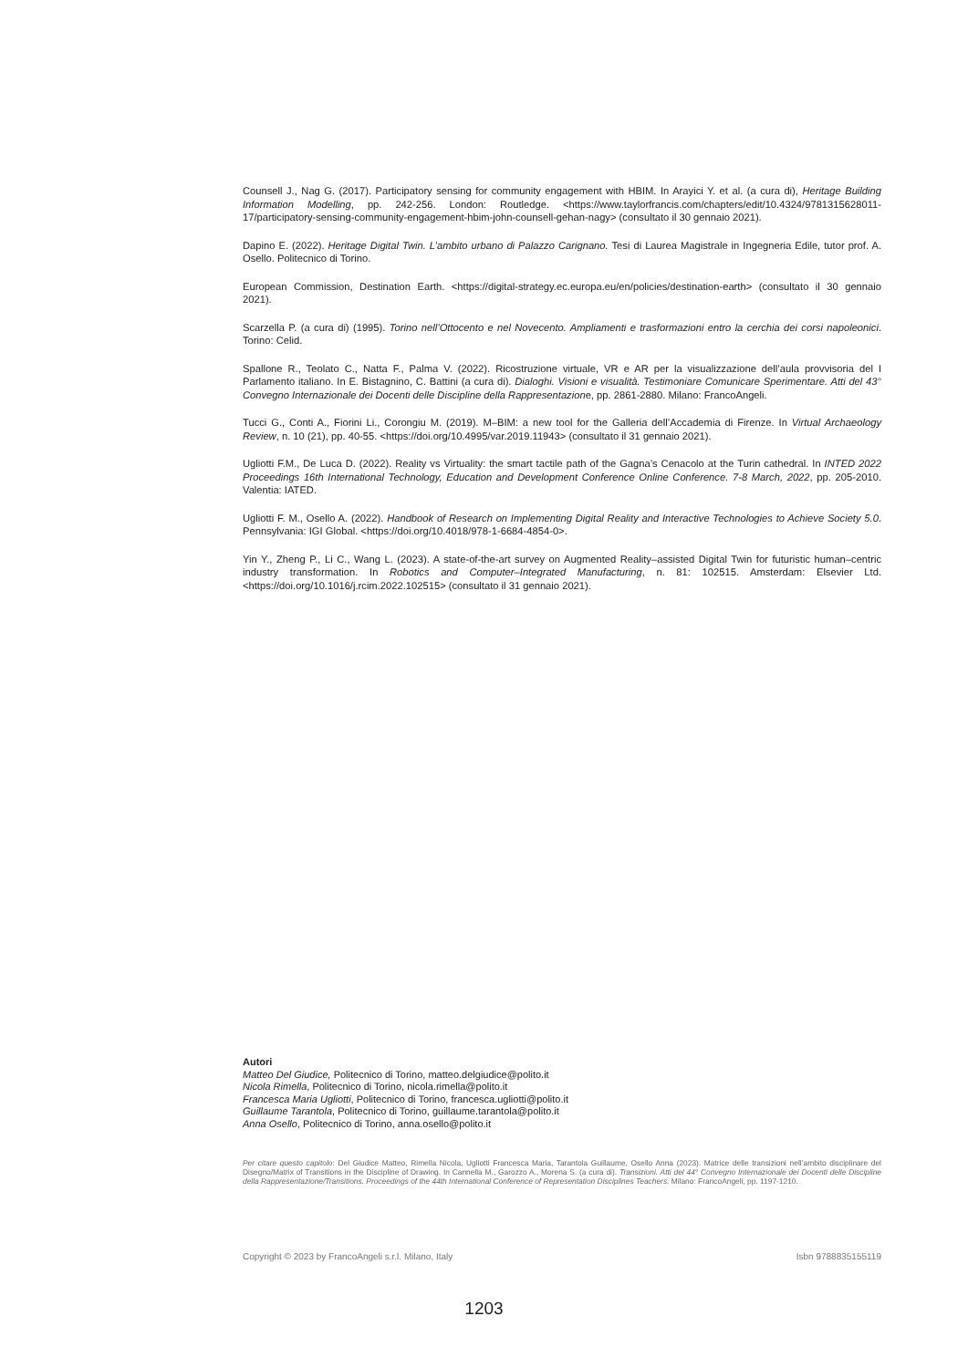Counsell J., Nag G. (2017). Participatory sensing for community engagement with HBIM. In Arayici Y. et al. (a cura di), Heritage Building Information Modelling, pp. 242-256. London: Routledge. <https://www.taylorfrancis.com/chapters/edit/10.4324/9781315628011-17/participatory-sensing-community-engagement-hbim-john-counsell-gehan-nagy> (consultato il 30 gennaio 2021).
Dapino E. (2022). Heritage Digital Twin. L’ambito urbano di Palazzo Carignano. Tesi di Laurea Magistrale in Ingegneria Edile, tutor prof. A. Osello. Politecnico di Torino.
European Commission, Destination Earth. <https://digital-strategy.ec.europa.eu/en/policies/destination-earth> (consultato il 30 gennaio 2021).
Scarzella P. (a cura di) (1995). Torino nell’Ottocento e nel Novecento. Ampliamenti e trasformazioni entro la cerchia dei corsi napoleonici. Torino: Celid.
Spallone R., Teolato C., Natta F., Palma V. (2022). Ricostruzione virtuale, VR e AR per la visualizzazione dell’aula provvisoria del I Parlamento italiano. In E. Bistagnino, C. Battini (a cura di). Dialoghi. Visioni e visualità. Testimoniare Comunicare Sperimentare. Atti del 43° Convegno Internazionale dei Docenti delle Discipline della Rappresentazione, pp. 2861-2880. Milano: FrancoAngeli.
Tucci G., Conti A., Fiorini Li., Corongiu M. (2019). M–BIM: a new tool for the Galleria dell’Accademia di Firenze. In Virtual Archaeology Review, n. 10 (21), pp. 40-55. <https://doi.org/10.4995/var.2019.11943> (consultato il 31 gennaio 2021).
Ugliotti F.M., De Luca D. (2022). Reality vs Virtuality: the smart tactile path of the Gagna’s Cenacolo at the Turin cathedral. In INTED 2022 Proceedings 16th International Technology, Education and Development Conference Online Conference. 7-8 March, 2022, pp. 205-2010. Valentia: IATED.
Ugliotti F. M., Osello A. (2022). Handbook of Research on Implementing Digital Reality and Interactive Technologies to Achieve Society 5.0. Pennsylvania: IGI Global. <https://doi.org/10.4018/978-1-6684-4854-0>.
Yin Y., Zheng P., Li C., Wang L. (2023). A state-of-the-art survey on Augmented Reality–assisted Digital Twin for futuristic human–centric industry transformation. In Robotics and Computer–Integrated Manufacturing, n. 81: 102515. Amsterdam: Elsevier Ltd. <https://doi.org/10.1016/j.rcim.2022.102515> (consultato il 31 gennaio 2021).
Autori
Matteo Del Giudice, Politecnico di Torino, matteo.delgiudice@polito.it
Nicola Rimella, Politecnico di Torino, nicola.rimella@polito.it
Francesca Maria Ugliotti, Politecnico di Torino, francesca.ugliotti@polito.it
Guillaume Tarantola, Politecnico di Torino, guillaume.tarantola@polito.it
Anna Osello, Politecnico di Torino, anna.osello@polito.it
Per citare questo capitolo: Del Giudice Matteo, Rimella Nicola, Ugliotti Francesca Maria, Tarantola Guillaume, Osello Anna (2023). Matrice delle transizioni nell’ambito disciplinare del Disegno/Matrix of Transitions in the Discipline of Drawing. In Cannella M., Garozzo A., Morena S. (a cura di). Transizioni. Atti del 44° Convegno Internazionale dei Docenti delle Discipline della Rappresentazione/Transitions. Proceedings of the 44th International Conference of Representation Disciplines Teachers. Milano: FrancoAngeli, pp. 1197-1210.
Copyright © 2023 by FrancoAngeli s.r.l. Milano, Italy Isbn 9788835155119
1203